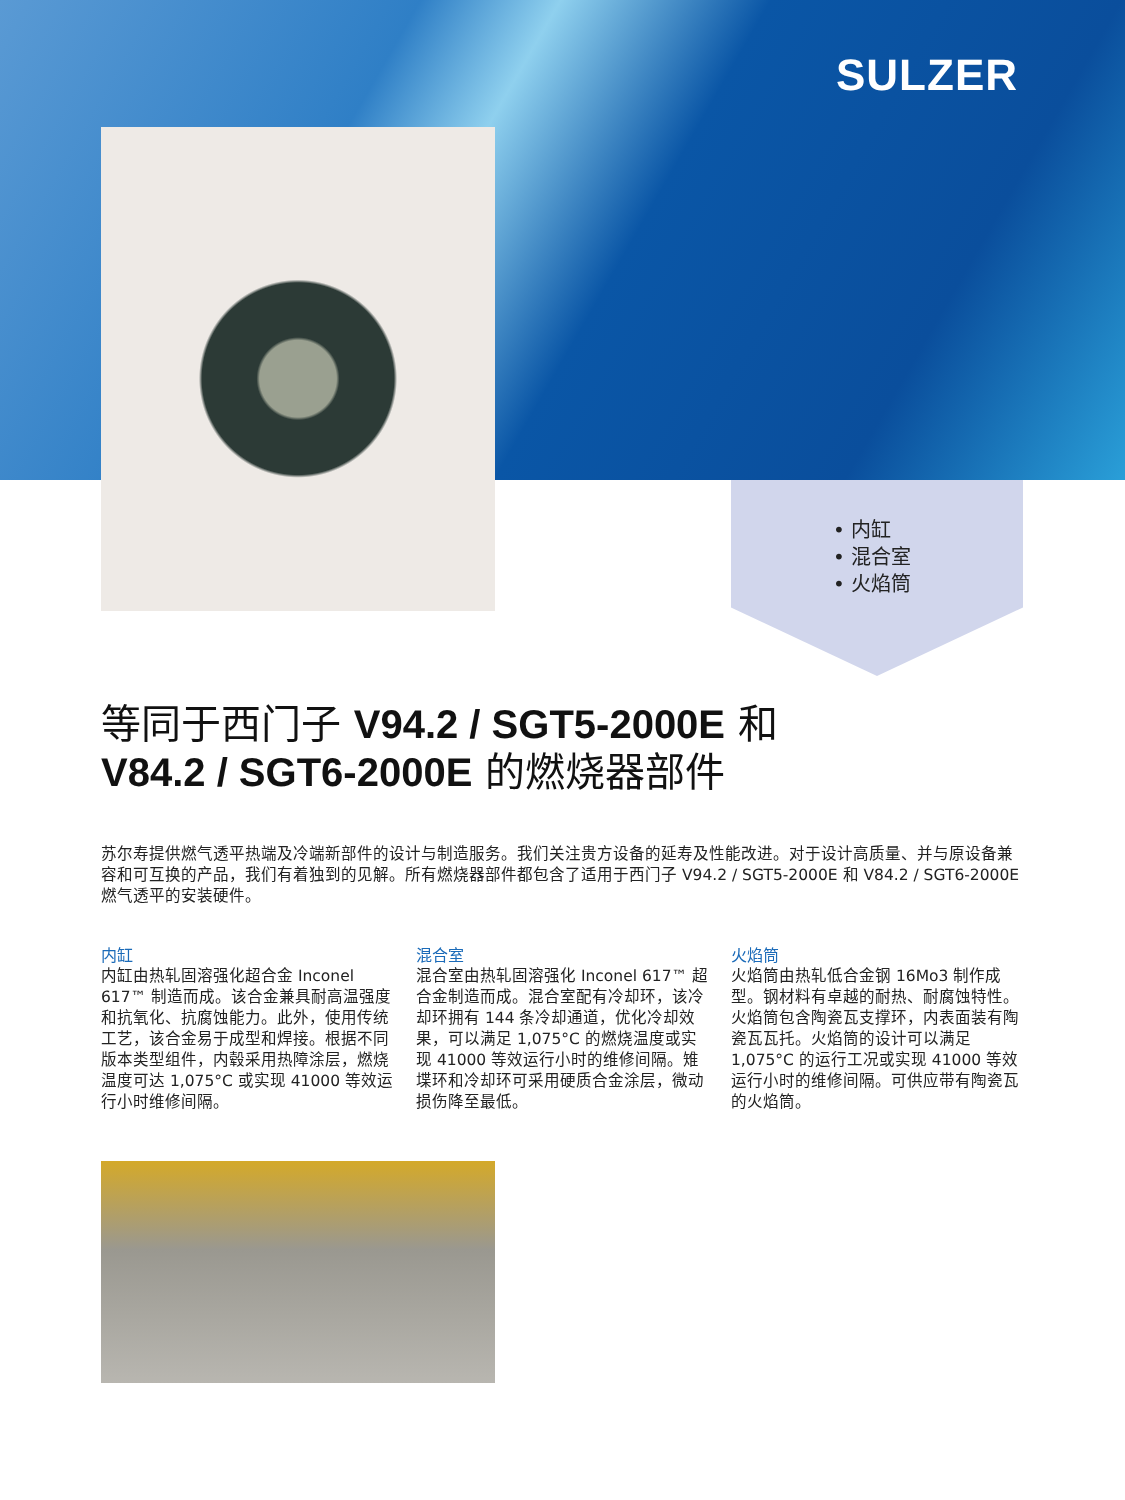SULZER
• 内缸
• 混合室
• 火焰筒
等同于西门子 V94.2 / SGT5-2000E 和
V84.2 / SGT6-2000E 的燃烧器部件
苏尔寿提供燃气透平热端及冷端新部件的设计与制造服务。我们关注贵方设备的延寿及性能改进。对于设计高质量、并与原设备兼容和可互换的产品，我们有着独到的见解。所有燃烧器部件都包含了适用于西门子 V94.2 / SGT5-2000E 和 V84.2 / SGT6-2000E 燃气透平的安装硬件。
内缸
内缸由热轧固溶强化超合金 Inconel 617™ 制造而成。该合金兼具耐高温强度和抗氧化、抗腐蚀能力。此外，使用传统工艺，该合金易于成型和焊接。根据不同版本类型组件，内毂采用热障涂层，燃烧温度可达 1,075°C 或实现 41000 等效运行小时维修间隔。
混合室
混合室由热轧固溶强化 Inconel 617™ 超合金制造而成。混合室配有冷却环，该冷却环拥有 144 条冷却通道，优化冷却效果，可以满足 1,075°C 的燃烧温度或实现 41000 等效运行小时的维修间隔。雉堞环和冷却环可采用硬质合金涂层，微动损伤降至最低。
火焰筒
火焰筒由热轧低合金钢 16Mo3 制作成型。钢材料有卓越的耐热、耐腐蚀特性。火焰筒包含陶瓷瓦支撑环，内表面装有陶瓷瓦瓦托。火焰筒的设计可以满足 1,075°C 的运行工况或实现 41000 等效运行小时的维修间隔。可供应带有陶瓷瓦的火焰筒。